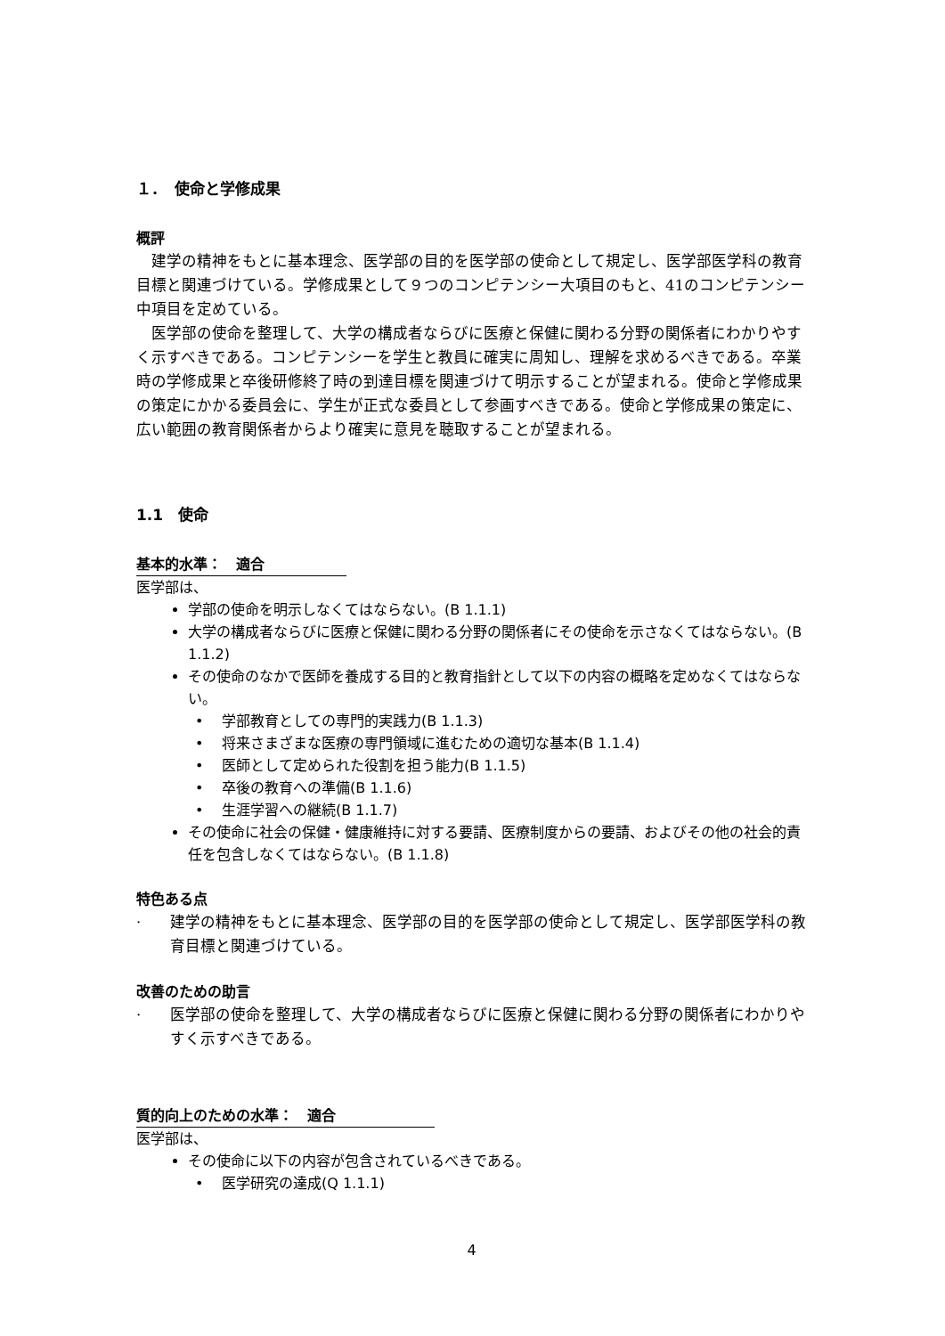１．　使命と学修成果
概評
建学の精神をもとに基本理念、医学部の目的を医学部の使命として規定し、医学部医学科の教育目標と関連づけている。学修成果として９つのコンピテンシー大項目のもと、41のコンピテンシー中項目を定めている。
医学部の使命を整理して、大学の構成者ならびに医療と保健に関わる分野の関係者にわかりやすく示すべきである。コンピテンシーを学生と教員に確実に周知し、理解を求めるべきである。卒業時の学修成果と卒後研修終了時の到達目標を関連づけて明示することが望まれる。使命と学修成果の策定にかかる委員会に、学生が正式な委員として参画すべきである。使命と学修成果の策定に、広い範囲の教育関係者からより確実に意見を聴取することが望まれる。
1.1　使命
基本的水準：　適合
医学部は、
学部の使命を明示しなくてはならない。(B 1.1.1)
大学の構成者ならびに医療と保健に関わる分野の関係者にその使命を示さなくてはならない。(B 1.1.2)
その使命のなかで医師を養成する目的と教育指針として以下の内容の概略を定めなくてはならない。
• 学部教育としての専門的実践力(B 1.1.3)
• 将来さまざまな医療の専門領域に進むための適切な基本(B 1.1.4)
• 医師として定められた役割を担う能力(B 1.1.5)
• 卒後の教育への準備(B 1.1.6)
• 生涯学習への継続(B 1.1.7)
その使命に社会の保健・健康維持に対する要請、医療制度からの要請、およびその他の社会的責任を包含しなくてはならない。(B 1.1.8)
特色ある点
· 建学の精神をもとに基本理念、医学部の目的を医学部の使命として規定し、医学部医学科の教育目標と関連づけている。
改善のための助言
· 医学部の使命を整理して、大学の構成者ならびに医療と保健に関わる分野の関係者にわかりやすく示すべきである。
質的向上のための水準：　適合
医学部は、
その使命に以下の内容が包含されているべきである。
• 医学研究の達成(Q 1.1.1)
4